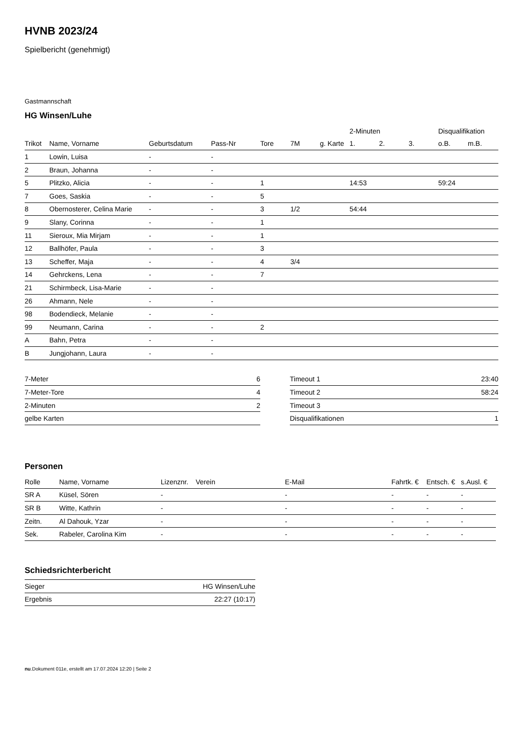HVNB 2023/24
Spielbericht (genehmigt)
Gastmannschaft
HG Winsen/Luhe
| | | | | | | | 2-Minuten | | | Disqualifikation | |
| --- | --- | --- | --- | --- | --- | --- | --- | --- | --- | --- | --- |
| Trikot | Name, Vorname | Geburtsdatum | Pass-Nr | Tore | 7M | g. Karte | 1. | 2. | 3. | o.B. | m.B. |
| 1 | Lowin, Luisa | - | - | | | | | | | | |
| 2 | Braun, Johanna | - | - | | | | | | | | |
| 5 | Plitzko, Alicia | - | - | 1 | | | 14:53 | | | 59:24 | |
| 7 | Goes, Saskia | - | - | 5 | | | | | | | |
| 8 | Obernosterer, Celina Marie | - | - | 3 | 1/2 | | 54:44 | | | | |
| 9 | Slany, Corinna | - | - | 1 | | | | | | | |
| 11 | Sieroux, Mia Mirjam | - | - | 1 | | | | | | | |
| 12 | Ballhöfer, Paula | - | - | 3 | | | | | | | |
| 13 | Scheffer, Maja | - | - | 4 | 3/4 | | | | | | |
| 14 | Gehrckens, Lena | - | - | 7 | | | | | | | |
| 21 | Schirmbeck, Lisa-Marie | - | - | | | | | | | | |
| 26 | Ahmann, Nele | - | - | | | | | | | | |
| 98 | Bodendieck, Melanie | - | - | | | | | | | | |
| 99 | Neumann, Carina | - | - | 2 | | | | | | | |
| A | Bahn, Petra | - | - | | | | | | | | |
| B | Jungjohann, Laura | - | - | | | | | | | | |
| 7-Meter | 6 |
| 7-Meter-Tore | 4 |
| 2-Minuten | 2 |
| gelbe Karten | |
| Timeout 1 | 23:40 |
| Timeout 2 | 58:24 |
| Timeout 3 | |
| Disqualifikationen | 1 |
Personen
| Rolle | Name, Vorname | Lizenznr. | Verein | E-Mail | Fahrtk. € | Entsch. € | s.Ausl. € |
| --- | --- | --- | --- | --- | --- | --- | --- |
| SR A | Küsel, Sören | - | | - | - | - | - |
| SR B | Witte, Kathrin | - | | - | - | - | - |
| Zeitn. | Al Dahouk, Yzar | - | | - | - | - | - |
| Sek. | Rabeler, Carolina Kim | - | | - | - | - | - |
Schiedsrichterbericht
| Sieger | HG Winsen/Luhe |
| Ergebnis | 22:27 (10:17) |
nu.Dokument 011e, erstellt am 17.07.2024 12:20 | Seite 2